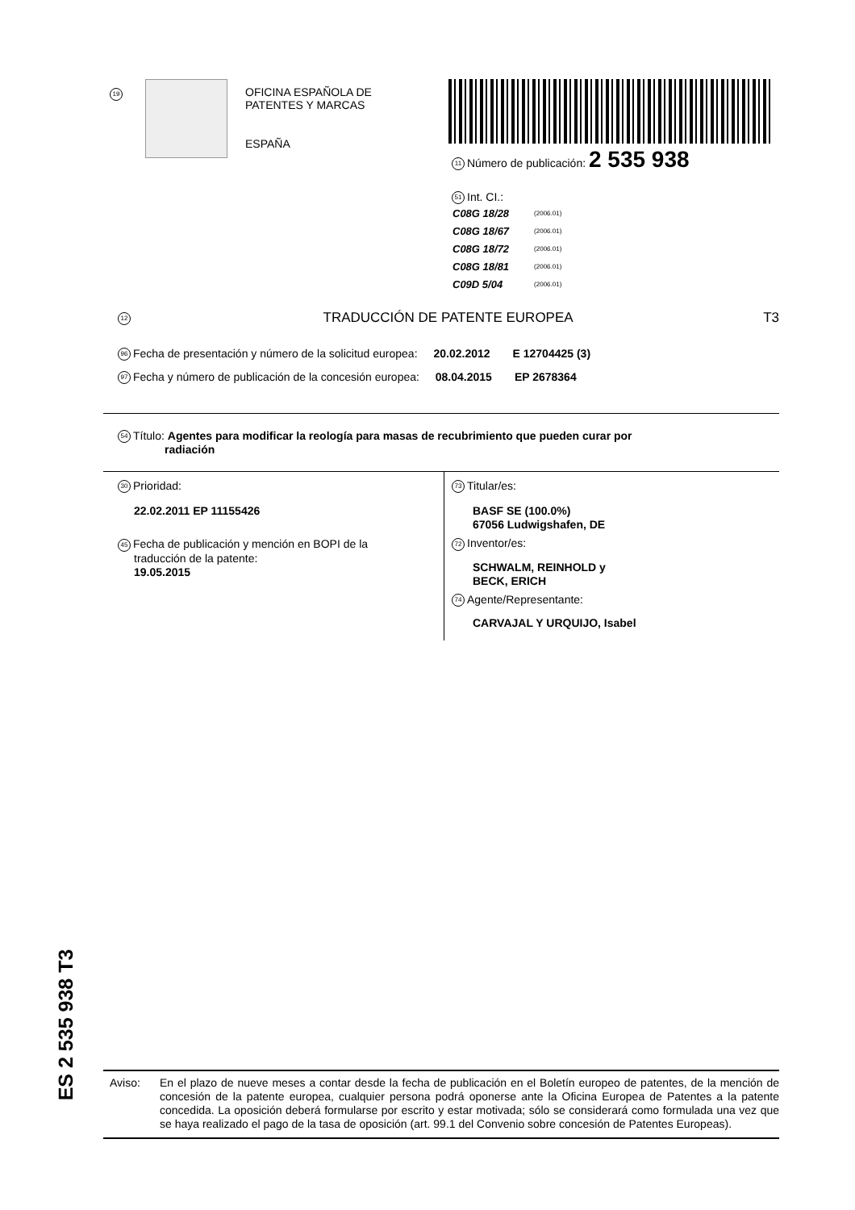19
OFICINA ESPAÑOLA DE
PATENTES Y MARCAS
ESPAÑA
11 Número de publicación: 2 535 938
51 Int. CI.:
| C08G 18/28 | (2006.01) |
| C08G 18/67 | (2006.01) |
| C08G 18/72 | (2006.01) |
| C08G 18/81 | (2006.01) |
| C09D 5/04 | (2006.01) |
12 TRADUCCIÓN DE PATENTE EUROPEA T3
96 Fecha de presentación y número de la solicitud europea: 20.02.2012 E 12704425 (3)
97 Fecha y número de publicación de la concesión europea: 08.04.2015 EP 2678364
54 Título: Agentes para modificar la reología para masas de recubrimiento que pueden curar por
radiación
30 Prioridad:
22.02.2011 EP 11155426
45 Fecha de publicación y mención en BOPI de la
traducción de la patente:
19.05.2015
73 Titular/es:
BASF SE (100.0%)
67056 Ludwigshafen, DE
72 Inventor/es:
SCHWALM, REINHOLD y
BECK, ERICH
74 Agente/Representante:
CARVAJAL Y URQUIJO, Isabel
ES 2 535 938 T3
Aviso: En el plazo de nueve meses a contar desde la fecha de publicación en el Boletín europeo de patentes, de la mención de concesión de la patente europea, cualquier persona podrá oponerse ante la Oficina Europea de Patentes a la patente concedida. La oposición deberá formularse por escrito y estar motivada; sólo se considerará como formulada una vez que se haya realizado el pago de la tasa de oposición (art. 99.1 del Convenio sobre concesión de Patentes Europeas).